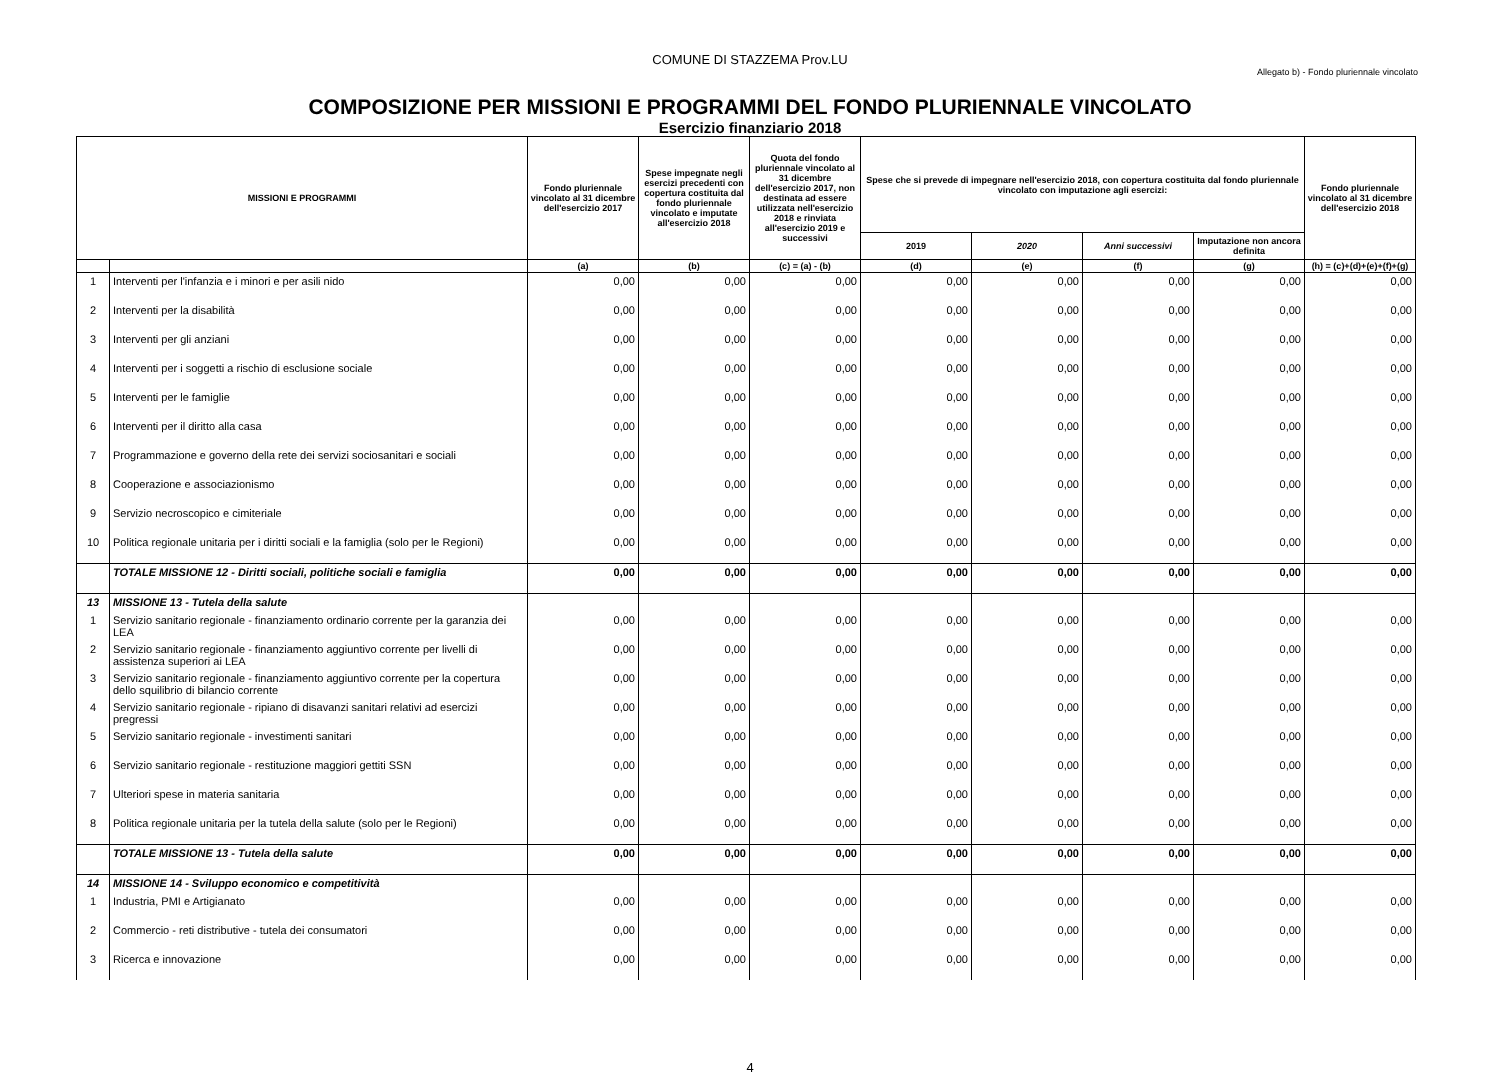COMUNE DI STAZZEMA Prov.LU
Allegato b) - Fondo pluriennale vincolato
COMPOSIZIONE PER MISSIONI E PROGRAMMI DEL FONDO PLURIENNALE VINCOLATO
Esercizio finanziario 2018
| MISSIONI E PROGRAMMI | | Fondo pluriennale vincolato al 31 dicembre dell'esercizio 2017 | Spese impegnate negli esercizi precedenti con copertura costituita dal fondo pluriennale vincolato e imputate all'esercizio 2018 | Quota del fondo pluriennale vincolato al 31 dicembre dell'esercizio 2017, non destinata ad essere utilizzata nell'esercizio 2018 e rinviata all'esercizio 2019 e successivi | Spese che si prevede di impegnare nell'esercizio 2018, con copertura costituita dal fondo pluriennale vincolato con imputazione agli esercizi: | | | | Fondo pluriennale vincolato al 31 dicembre dell'esercizio 2018 |
| --- | --- | --- | --- | --- | --- | --- | --- | --- | --- |
| | | | | | 2019 | 2020 | Anni successivi | Imputazione non ancora definita | |
| | | (a) | (b) | (c) = (a) - (b) | (d) | (e) | (f) | (g) | (h) = (c)+(d)+(e)+(f)+(g) |
| 1 | Interventi per l'infanzia e i minori e per asili nido | 0,00 | 0,00 | 0,00 | 0,00 | 0,00 | 0,00 | 0,00 | 0,00 |
| 2 | Interventi per la disabilità | 0,00 | 0,00 | 0,00 | 0,00 | 0,00 | 0,00 | 0,00 | 0,00 |
| 3 | Interventi per gli anziani | 0,00 | 0,00 | 0,00 | 0,00 | 0,00 | 0,00 | 0,00 | 0,00 |
| 4 | Interventi per i soggetti a rischio di esclusione sociale | 0,00 | 0,00 | 0,00 | 0,00 | 0,00 | 0,00 | 0,00 | 0,00 |
| 5 | Interventi per le famiglie | 0,00 | 0,00 | 0,00 | 0,00 | 0,00 | 0,00 | 0,00 | 0,00 |
| 6 | Interventi per il diritto alla casa | 0,00 | 0,00 | 0,00 | 0,00 | 0,00 | 0,00 | 0,00 | 0,00 |
| 7 | Programmazione e governo della rete dei servizi sociosanitari e sociali | 0,00 | 0,00 | 0,00 | 0,00 | 0,00 | 0,00 | 0,00 | 0,00 |
| 8 | Cooperazione e associazionismo | 0,00 | 0,00 | 0,00 | 0,00 | 0,00 | 0,00 | 0,00 | 0,00 |
| 9 | Servizio necroscopico e cimiteriale | 0,00 | 0,00 | 0,00 | 0,00 | 0,00 | 0,00 | 0,00 | 0,00 |
| 10 | Politica regionale unitaria per i diritti sociali e la famiglia (solo per le Regioni) | 0,00 | 0,00 | 0,00 | 0,00 | 0,00 | 0,00 | 0,00 | 0,00 |
| | TOTALE MISSIONE 12 - Diritti sociali, politiche sociali e famiglia | 0,00 | 0,00 | 0,00 | 0,00 | 0,00 | 0,00 | 0,00 | 0,00 |
| 13 | MISSIONE 13 - Tutela della salute | | | | | | | | |
| 1 | Servizio sanitario regionale - finanziamento ordinario corrente per la garanzia dei LEA | 0,00 | 0,00 | 0,00 | 0,00 | 0,00 | 0,00 | 0,00 | 0,00 |
| 2 | Servizio sanitario regionale - finanziamento aggiuntivo corrente per livelli di assistenza superiori ai LEA | 0,00 | 0,00 | 0,00 | 0,00 | 0,00 | 0,00 | 0,00 | 0,00 |
| 3 | Servizio sanitario regionale - finanziamento aggiuntivo corrente per la copertura dello squilibrio di bilancio corrente | 0,00 | 0,00 | 0,00 | 0,00 | 0,00 | 0,00 | 0,00 | 0,00 |
| 4 | Servizio sanitario regionale - ripiano di disavanzi sanitari relativi ad esercizi pregressi | 0,00 | 0,00 | 0,00 | 0,00 | 0,00 | 0,00 | 0,00 | 0,00 |
| 5 | Servizio sanitario regionale - investimenti sanitari | 0,00 | 0,00 | 0,00 | 0,00 | 0,00 | 0,00 | 0,00 | 0,00 |
| 6 | Servizio sanitario regionale - restituzione maggiori gettiti SSN | 0,00 | 0,00 | 0,00 | 0,00 | 0,00 | 0,00 | 0,00 | 0,00 |
| 7 | Ulteriori spese in materia sanitaria | 0,00 | 0,00 | 0,00 | 0,00 | 0,00 | 0,00 | 0,00 | 0,00 |
| 8 | Politica regionale unitaria per la tutela della salute (solo per le Regioni) | 0,00 | 0,00 | 0,00 | 0,00 | 0,00 | 0,00 | 0,00 | 0,00 |
| | TOTALE MISSIONE 13 - Tutela della salute | 0,00 | 0,00 | 0,00 | 0,00 | 0,00 | 0,00 | 0,00 | 0,00 |
| 14 | MISSIONE 14 - Sviluppo economico e competitività | | | | | | | | |
| 1 | Industria, PMI e Artigianato | 0,00 | 0,00 | 0,00 | 0,00 | 0,00 | 0,00 | 0,00 | 0,00 |
| 2 | Commercio - reti distributive - tutela dei consumatori | 0,00 | 0,00 | 0,00 | 0,00 | 0,00 | 0,00 | 0,00 | 0,00 |
| 3 | Ricerca e innovazione | 0,00 | 0,00 | 0,00 | 0,00 | 0,00 | 0,00 | 0,00 | 0,00 |
4